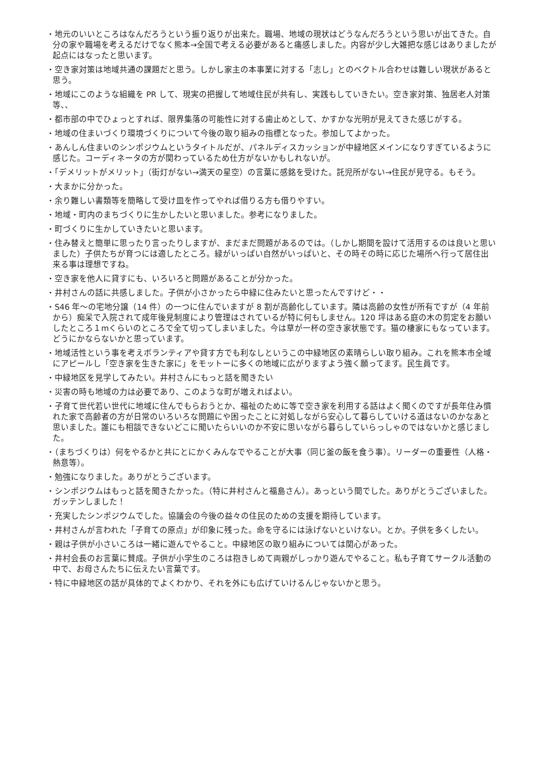・地元のいいところはなんだろうという振り返りが出来た。職場、地域の現状はどうなんだろうという思いが出てきた。自分の家や職場を考えるだけでなく熊本→全国で考える必要があると痛感しました。内容が少し大雑把な感じはありましたが起点にはなったと思います。
・空き家対策は地域共通の課題だと思う。しかし家主の本事業に対する「志し」とのベクトル合わせは難しい現状があると思う。
・地域にこのような組織を PR して、現実の把握して地域住民が共有し、実践もしていきたい。空き家対策、独居老人対策等、、
・都市部の中でひょっとすれば、限界集落の可能性に対する歯止めとして、かすかな光明が見えてきた感じがする。
・地域の住まいづくり環境づくりについて今後の取り組みの指標となった。参加してよかった。
・あんしん住まいのシンポジウムというタイトルだが、パネルディスカッションが中緑地区メインになりすぎているように感じた。コーディネータの方が関わっているため仕方がないかもしれないが。
・「デメリットがメリット」（街灯がない→満天の星空）の言葉に感銘を受けた。託児所がない→住民が見守る。もそう。
・大まかに分かった。
・余り難しい書類等を簡略して受け皿を作ってやれば借りる方も借りやすい。
・地域・町内のまちづくりに生かしたいと思いました。参考になりました。
・町づくりに生かしていきたいと思います。
・住み替えと簡単に思ったり言ったりしますが、まだまだ問題があるのでは。（しかし期間を設けて活用するのは良いと思いました）子供たちが育つには適したところ。緑がいっぱい自然がいっぱいと、その時その時に応じた場所へ行って居住出来る事は理想ですね。
・空き家を他人に貸すにも、いろいろと問題があることが分かった。
・井村さんの話に共感しました。子供が小さかったら中緑に住みたいと思ったんですけど・・
・S46 年～の宅地分譲（14 件）の一つに住んでいますが 8 割が高齢化しています。隣は高齢の女性が所有ですが（4 年前から）痴呆で入院されて成年後見制度により管理はされているが特に何もしません。120 坪はある庭の木の剪定をお願いしたところ１mくらいのところで全て切ってしまいました。今は草が一杯の空き家状態です。猫の棲家にもなっています。どうにかならないかと思っています。
・地域活性という事を考えボランティアや貸す方でも利なしというこの中緑地区の素晴らしい取り組み。これを熊本市全域にアピールし「空き家を生きた家に」をモットーに多くの地域に広がりますよう強く願ってます。民生員です。
・中緑地区を見学してみたい。井村さんにもっと話を聞きたい
・災害の時も地域の力は必要であり、このような町が増えればよい。
・子育て世代若い世代に地域に住んでもらおうとか、福祉のために等で空き家を利用する話はよく聞くのですが長年住み慣れた家で高齢者の方が日常のいろいろな問題にや困ったことに対処しながら安心して暮らしていける道はないのかなあと思いました。誰にも相談できないどこに聞いたらいいのか不安に思いながら暮らしていらっしゃのではないかと感じました。
・（まちづくりは）何をやるかと共にとにかくみんなでやることが大事（同じ釜の飯を食う事）。リーダーの重要性（人格・熱意等）。
・勉強になりました。ありがとうございます。
・シンポジウムはもっと話を聞きたかった。（特に井村さんと福島さん）。あっという間でした。ありがとうございました。　ガッテンしました！
・充実したシンポジウムでした。協議会の今後の益々の住民のための支援を期待しています。
・井村さんが言われた「子育ての原点」が印象に残った。命を守るには泳げないといけない。とか。子供を多くしたい。
・親は子供が小さいころは一緒に遊んでやること。中緑地区の取り組みについては関心があった。
・井村会長のお言葉に賛成。子供が小学生のころは抱きしめて両親がしっかり遊んでやること。私も子育てサークル活動の中で、お母さんたちに伝えたい言葉です。
・特に中緑地区の話が具体的でよくわかり、それを外にも広げていけるんじゃないかと思う。